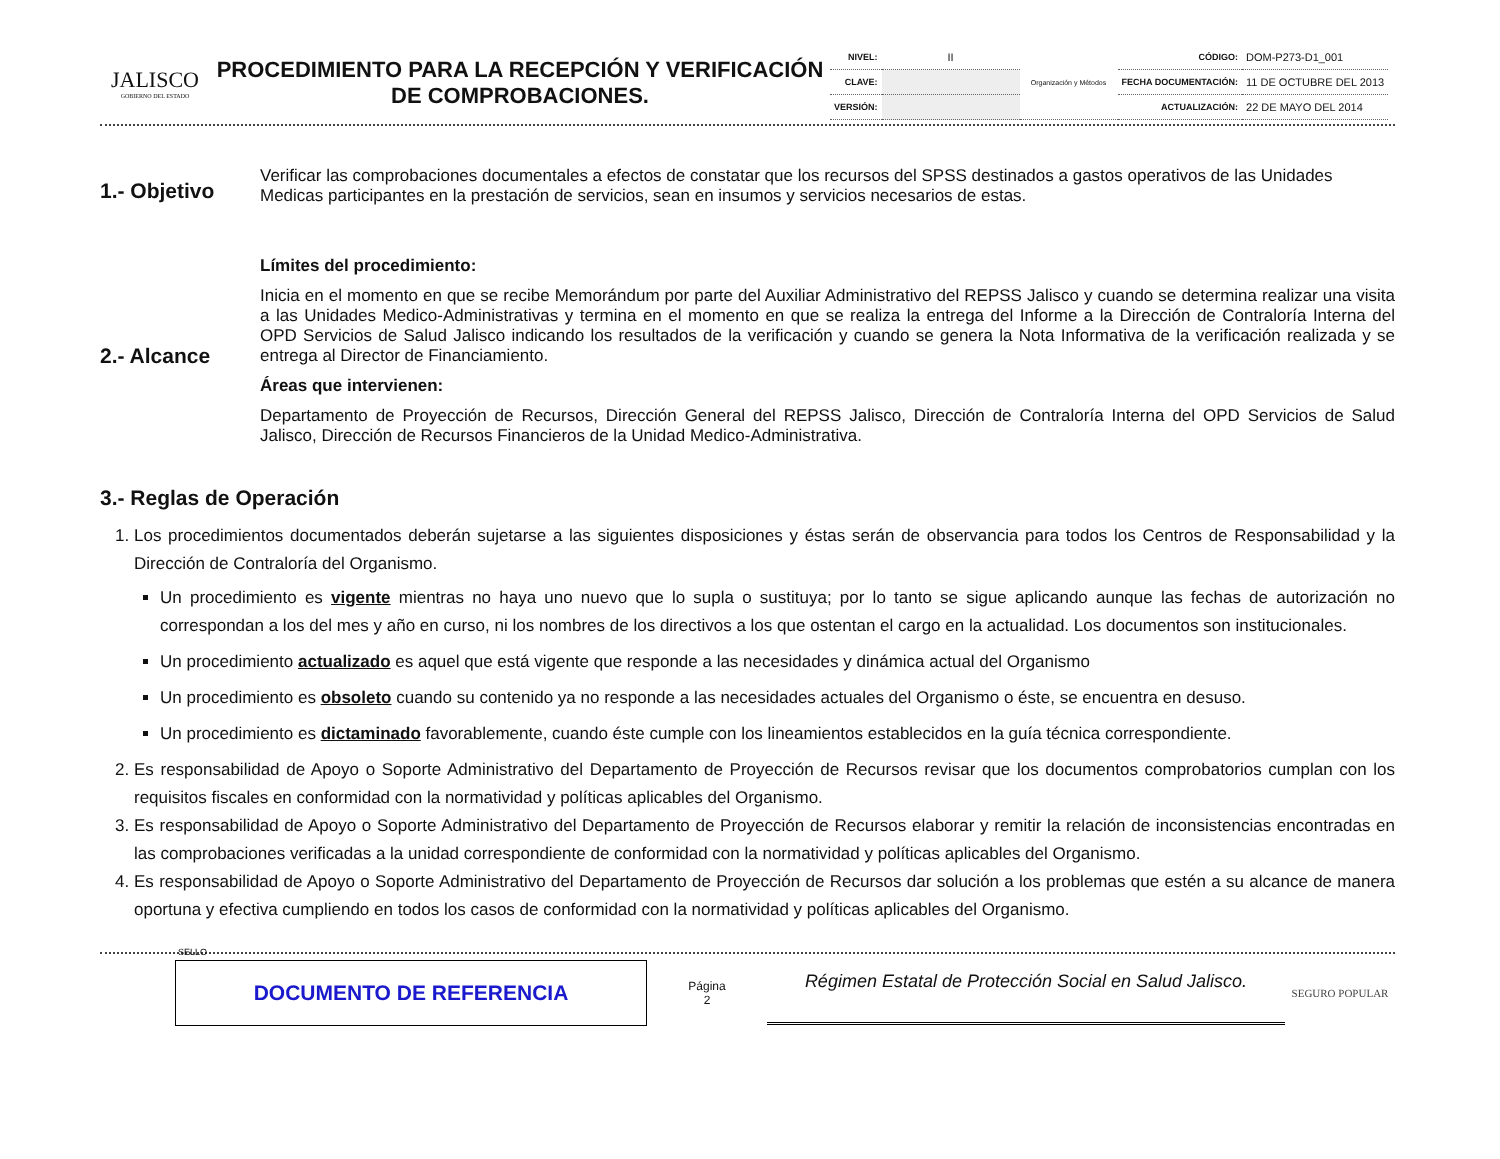JALISCO
GOBIERNO DEL ESTADO
PROCEDIMIENTO PARA LA RECEPCIÓN Y VERIFICACIÓN DE COMPROBACIONES.
| NIVEL: | II | Organización y Métodos | CÓDIGO: | DOM-P273-D1_001 |
| CLAVE: | | | FECHA DOCUMENTACIÓN: | 11 DE OCTUBRE DEL 2013 |
| VERSIÓN: | | | ACTUALIZACIÓN: | 22 DE MAYO DEL 2014 |
1.- Objetivo
Verificar las comprobaciones documentales a efectos de constatar que los recursos del SPSS destinados a gastos operativos de las Unidades Medicas participantes en la prestación de servicios, sean en insumos y servicios necesarios de estas.
2.- Alcance
Límites del procedimiento:
Inicia en el momento en que se recibe Memorándum por parte del Auxiliar Administrativo del REPSS Jalisco y cuando se determina realizar una visita a las Unidades Medico-Administrativas y termina en el momento en que se realiza la entrega del Informe a la Dirección de Contraloría Interna del OPD Servicios de Salud Jalisco indicando los resultados de la verificación y cuando se genera la Nota Informativa de la verificación realizada y se entrega al Director de Financiamiento.
Áreas que intervienen:
Departamento de Proyección de Recursos, Dirección General del REPSS Jalisco, Dirección de Contraloría Interna del OPD Servicios de Salud Jalisco, Dirección de Recursos Financieros de la Unidad Medico-Administrativa.
3.- Reglas de Operación
1. Los procedimientos documentados deberán sujetarse a las siguientes disposiciones y éstas serán de observancia para todos los Centros de Responsabilidad y la Dirección de Contraloría del Organismo.
Un procedimiento es vigente mientras no haya uno nuevo que lo supla o sustituya; por lo tanto se sigue aplicando aunque las fechas de autorización no correspondan a los del mes y año en curso, ni los nombres de los directivos a los que ostentan el cargo en la actualidad. Los documentos son institucionales.
Un procedimiento actualizado es aquel que está vigente que responde a las necesidades y dinámica actual del Organismo
Un procedimiento es obsoleto cuando su contenido ya no responde a las necesidades actuales del Organismo o éste, se encuentra en desuso.
Un procedimiento es dictaminado favorablemente, cuando éste cumple con los lineamientos establecidos en la guía técnica correspondiente.
2. Es responsabilidad de Apoyo o Soporte Administrativo del Departamento de Proyección de Recursos revisar que los documentos comprobatorios cumplan con los requisitos fiscales en conformidad con la normatividad y políticas aplicables del Organismo.
3. Es responsabilidad de Apoyo o Soporte Administrativo del Departamento de Proyección de Recursos elaborar y remitir la relación de inconsistencias encontradas en las comprobaciones verificadas a la unidad correspondiente de conformidad con la normatividad y políticas aplicables del Organismo.
4. Es responsabilidad de Apoyo o Soporte Administrativo del Departamento de Proyección de Recursos dar solución a los problemas que estén a su alcance de manera oportuna y efectiva cumpliendo en todos los casos de conformidad con la normatividad y políticas aplicables del Organismo.
SELLO
DOCUMENTO DE REFERENCIA
Página
2
Régimen Estatal de Protección Social en Salud Jalisco.
SEGURO POPULAR